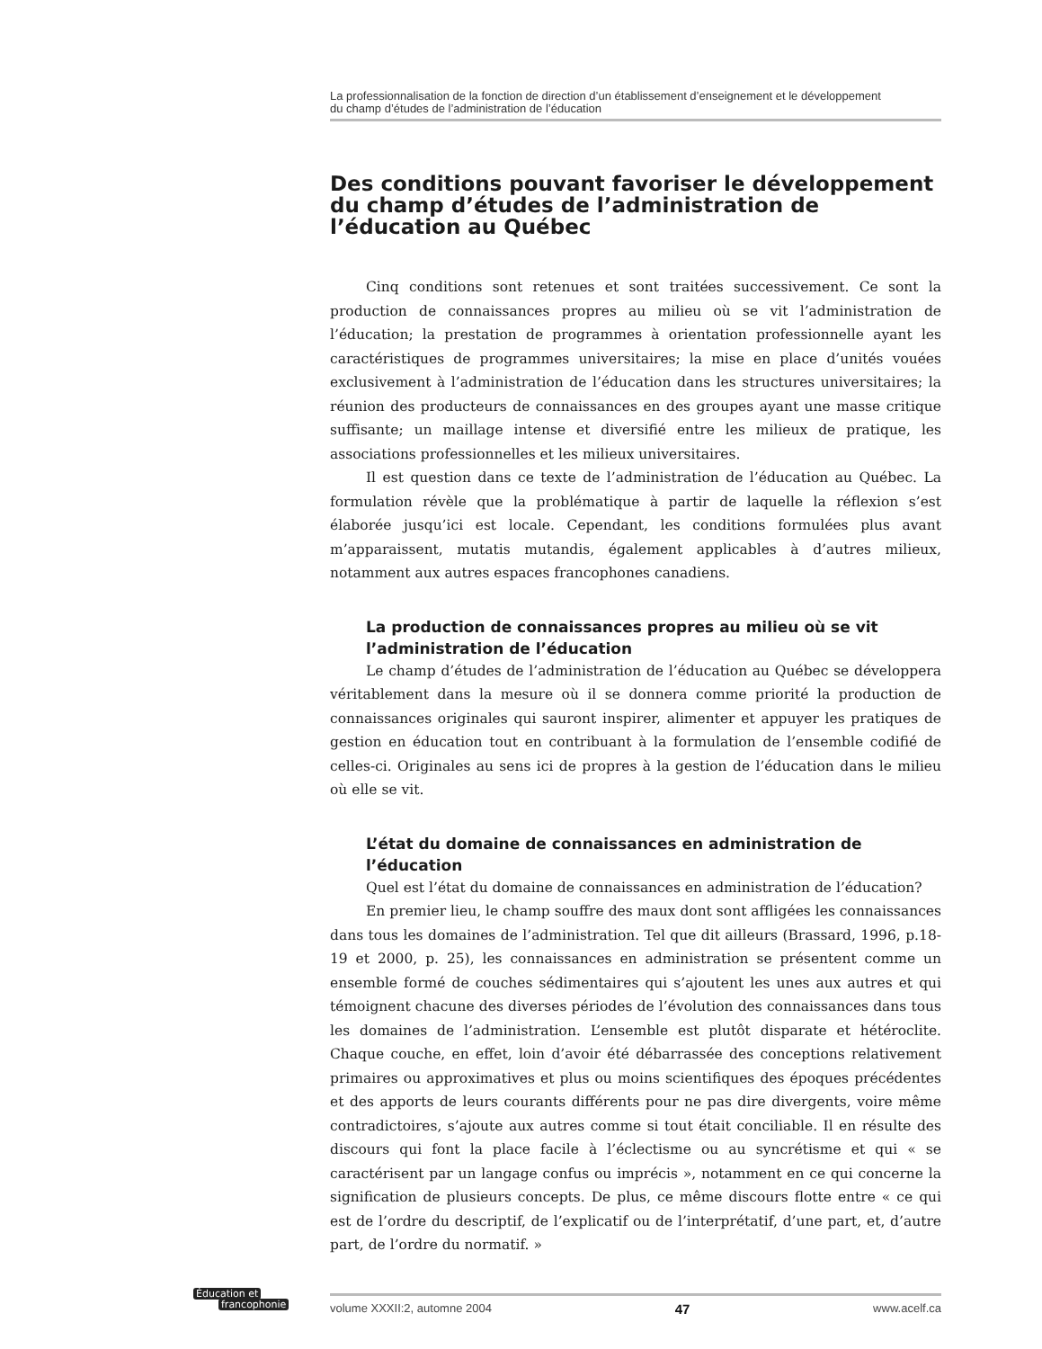La professionnalisation de la fonction de direction d’un établissement d’enseignement et le développement
du champ d’études de l’administration de l’éducation
Des conditions pouvant favoriser le développement du champ d’études de l’administration de l’éducation au Québec
Cinq conditions sont retenues et sont traitées successivement. Ce sont la production de connaissances propres au milieu où se vit l’administration de l’éducation; la prestation de programmes à orientation professionnelle ayant les caractéristiques de programmes universitaires; la mise en place d’unités vouées exclusivement à l’administration de l’éducation dans les structures universitaires; la réunion des producteurs de connaissances en des groupes ayant une masse critique suffisante; un maillage intense et diversifié entre les milieux de pratique, les associations professionnelles et les milieux universitaires.
Il est question dans ce texte de l’administration de l’éducation au Québec. La formulation révèle que la problématique à partir de laquelle la réflexion s’est élaborée jusqu’ici est locale. Cependant, les conditions formulées plus avant m’apparaissent, mutatis mutandis, également applicables à d’autres milieux, notamment aux autres espaces francophones canadiens.
La production de connaissances propres au milieu où se vit l’administration de l’éducation
Le champ d’études de l’administration de l’éducation au Québec se développera véritablement dans la mesure où il se donnera comme priorité la production de connaissances originales qui sauront inspirer, alimenter et appuyer les pratiques de gestion en éducation tout en contribuant à la formulation de l’ensemble codifié de celles-ci. Originales au sens ici de propres à la gestion de l’éducation dans le milieu où elle se vit.
L’état du domaine de connaissances en administration de l’éducation
Quel est l’état du domaine de connaissances en administration de l’éducation?
En premier lieu, le champ souffre des maux dont sont affligées les connaissances dans tous les domaines de l’administration. Tel que dit ailleurs (Brassard, 1996, p.18-19 et 2000, p. 25), les connaissances en administration se présentent comme un ensemble formé de couches sédimentaires qui s’ajoutent les unes aux autres et qui témoignent chacune des diverses périodes de l’évolution des connaissances dans tous les domaines de l’administration. L’ensemble est plutôt disparate et hétéroclite. Chaque couche, en effet, loin d’avoir été débarrassée des conceptions relativement primaires ou approximatives et plus ou moins scientifiques des époques précédentes et des apports de leurs courants différents pour ne pas dire divergents, voire même contradictoires, s’ajoute aux autres comme si tout était conciliable. Il en résulte des discours qui font la place facile à l’éclectisme ou au syncrétisme et qui « se caractérisent par un langage confus ou imprécis », notamment en ce qui concerne la signification de plusieurs concepts. De plus, ce même discours flotte entre « ce qui est de l’ordre du descriptif, de l’explicatif ou de l’interprétatif, d’une part, et, d’autre part, de l’ordre du normatif. »
Éducation et
francophonie
volume XXXII:2, automne 2004 47 www.acelf.ca